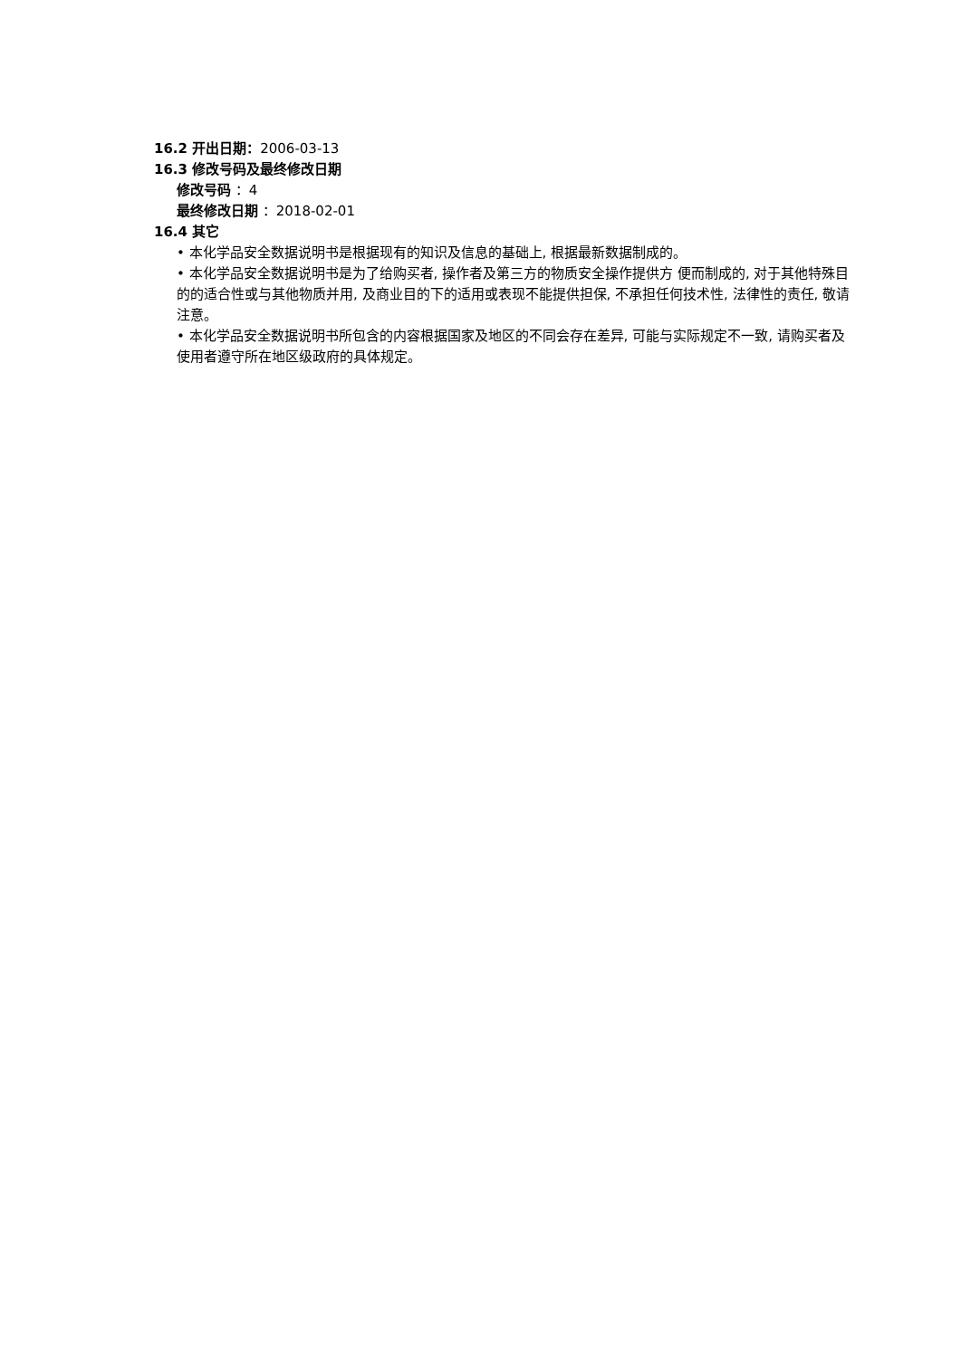16.2 开出日期：2006-03-13
16.3 修改号码及最终修改日期
修改号码 ：4
最终修改日期 ：2018-02-01
16.4 其它
• 本化学品安全数据说明书是根据现有的知识及信息的基础上, 根据最新数据制成的。
• 本化学品安全数据说明书是为了给购买者, 操作者及第三方的物质安全操作提供方 便而制成的, 对于其他特殊目的的适合性或与其他物质并用, 及商业目的下的适用或表现不能提供担保, 不承担任何技术性, 法律性的责任, 敬请注意。
• 本化学品安全数据说明书所包含的内容根据国家及地区的不同会存在差异, 可能与实际规定不一致, 请购买者及使用者遵守所在地区级政府的具体规定。